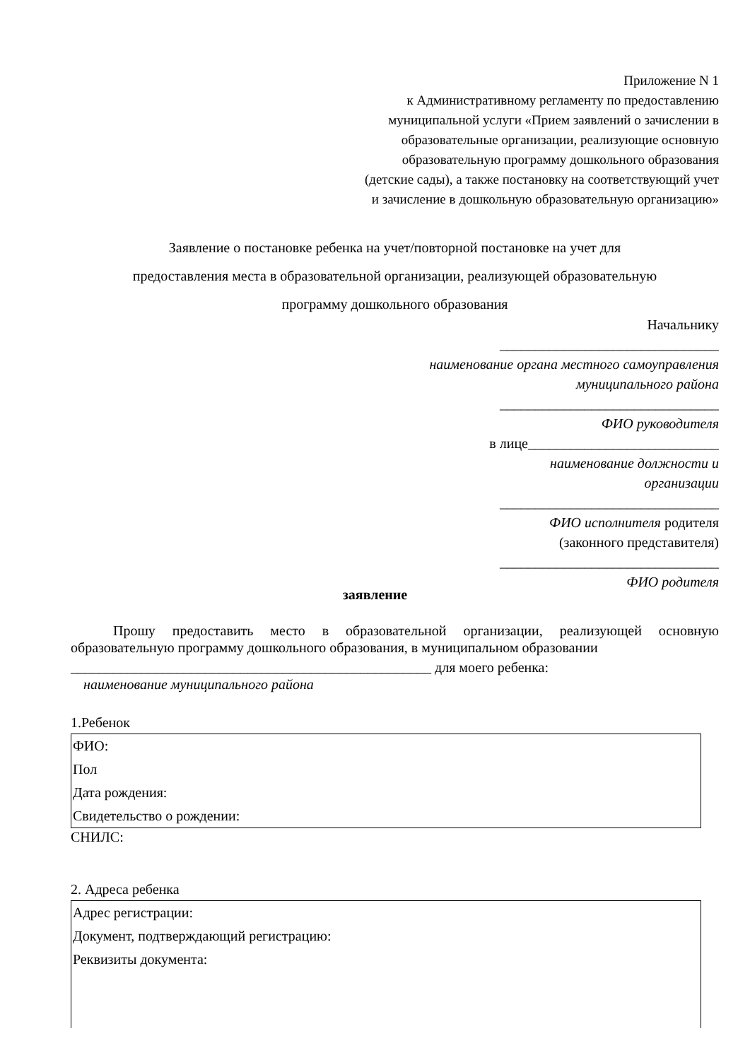Приложение N 1
к Административному регламенту по предоставлению
муниципальной услуги «Прием заявлений о зачислении в
образовательные организации, реализующие основную
образовательную программу дошкольного образования
(детские сады), а также постановку на соответствующий учет
и зачисление в дошкольную образовательную организацию»
Заявление о постановке ребенка на учет/повторной постановке на учет для
предоставления места в образовательной организации, реализующей образовательную
программу дошкольного образования
Начальнику
_______________________________
наименование органа местного самоуправления
муниципального района
_______________________________
ФИО руководителя
в лице___________________________
наименование должности и
организации
_______________________________
ФИО исполнителя родителя
(законного представителя)
_______________________________
ФИО родителя
заявление
Прошу предоставить место в образовательной организации, реализующей основную образовательную программу дошкольного образования, в муниципальном образовании
___________________________________________________ для моего ребенка:
наименование муниципального района
1.Ребенок
ФИО:
Пол
Дата рождения:
Свидетельство о рождении:
СНИЛС:
2. Адреса ребенка
Адрес регистрации:
Документ, подтверждающий регистрацию:
Реквизиты документа: